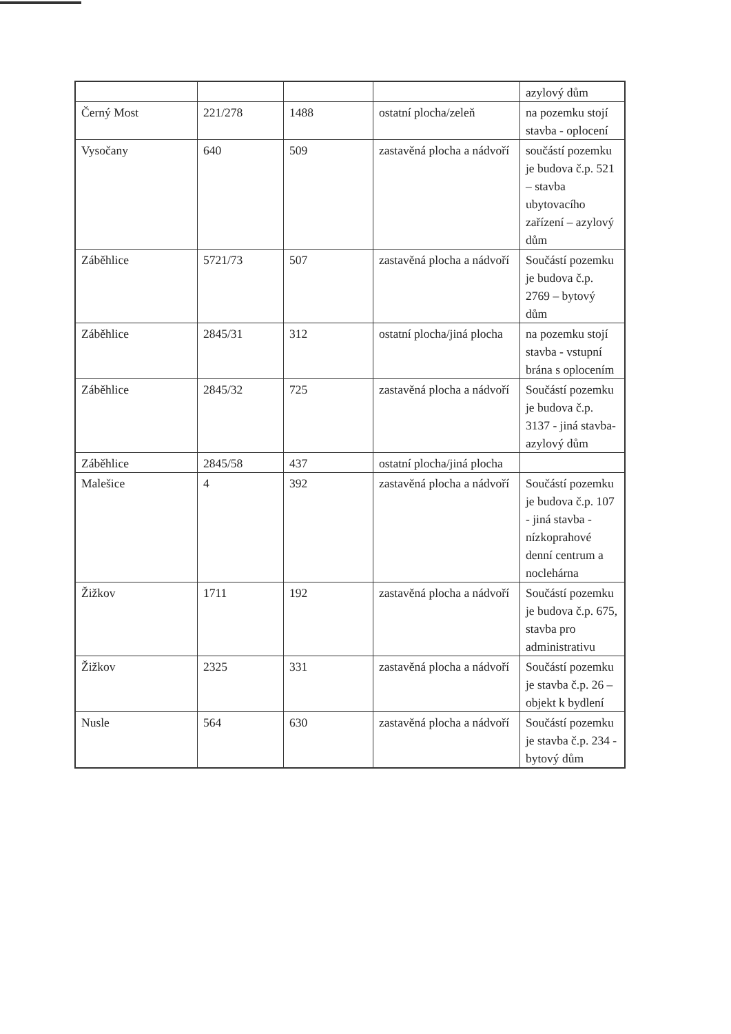| | | | | azylový dům |
| Černý Most | 221/278 | 1488 | ostatní plocha/zeleň | na pozemku stojí stavba - oplocení |
| Vysočany | 640 | 509 | zastavěná plocha a nádvoří | součástí pozemku je budova č.p. 521 – stavba ubytovacího zařízení – azylový dům |
| Záběhlice | 5721/73 | 507 | zastavěná plocha a nádvoří | Součástí pozemku je budova č.p. 2769 – bytový dům |
| Záběhlice | 2845/31 | 312 | ostatní plocha/jiná plocha | na pozemku stojí stavba - vstupní brána s oplocením |
| Záběhlice | 2845/32 | 725 | zastavěná plocha a nádvoří | Součástí pozemku je budova č.p. 3137 - jiná stavba-azylový dům |
| Záběhlice | 2845/58 | 437 | ostatní plocha/jiná plocha | |
| Malešice | 4 | 392 | zastavěná plocha a nádvoří | Součástí pozemku je budova č.p. 107 - jiná stavba - nízkoprahové denní centrum a noclehárna |
| Žižkov | 1711 | 192 | zastavěná plocha a nádvoří | Součástí pozemku je budova č.p. 675, stavba pro administrativu |
| Žižkov | 2325 | 331 | zastavěná plocha a nádvoří | Součástí pozemku je stavba č.p. 26 – objekt k bydlení |
| Nusle | 564 | 630 | zastavěná plocha a nádvoří | Součástí pozemku je stavba č.p. 234 - bytový dům |